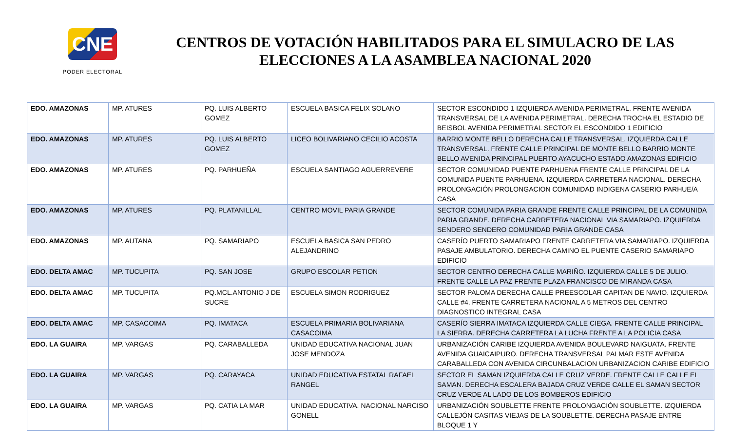CNE
PODER ELECTORAL
CENTROS DE VOTACIÓN HABILITADOS PARA EL SIMULACRO DE LAS ELECCIONES A LA ASAMBLEA NACIONAL 2020
| EDO. AMAZONAS | MP. ATURES | PQ. LUIS ALBERTO GOMEZ | ESCUELA BASICA FELIX SOLANO | SECTOR ESCONDIDO 1 IZQUIERDA AVENIDA PERIMETRAL. FRENTE AVENIDA TRANSVERSAL DE LA AVENIDA PERIMETRAL. DERECHA TROCHA EL ESTADIO DE BEISBOL AVENIDA PERIMETRAL SECTOR EL ESCONDIDO 1 EDIFICIO |
| EDO. AMAZONAS | MP. ATURES | PQ. LUIS ALBERTO GOMEZ | LICEO BOLIVARIANO CECILIO ACOSTA | BARRIO MONTE BELLO DERECHA CALLE TRANSVERSAL. IZQUIERDA CALLE TRANSVERSAL. FRENTE CALLE PRINCIPAL DE MONTE BELLO BARRIO MONTE BELLO AVENIDA PRINCIPAL PUERTO AYACUCHO ESTADO AMAZONAS EDIFICIO |
| EDO. AMAZONAS | MP. ATURES | PQ. PARHUEÑA | ESCUELA SANTIAGO AGUERREVERE | SECTOR COMUNIDAD PUENTE PARHUENA FRENTE CALLE PRINCIPAL DE LA COMUNIDA PUENTE PARHUENA. IZQUIERDA CARRETERA NACIONAL. DERECHA PROLONGACIÓN PROLONGACION COMUNIDAD INDIGENA CASERIO PARHUE/A CASA |
| EDO. AMAZONAS | MP. ATURES | PQ. PLATANILLAL | CENTRO MOVIL PARIA GRANDE | SECTOR COMUNIDA PARIA GRANDE FRENTE CALLE PRINCIPAL DE LA COMUNIDA PARIA GRANDE. DERECHA CARRETERA NACIONAL VIA SAMARIAPO. IZQUIERDA SENDERO SENDERO COMUNIDAD PARIA GRANDE CASA |
| EDO. AMAZONAS | MP. AUTANA | PQ. SAMARIAPO | ESCUELA BASICA SAN PEDRO ALEJANDRINO | CASERÍO PUERTO SAMARIAPO FRENTE CARRETERA VIA SAMARIAPO. IZQUIERDA PASAJE AMBULATORIO. DERECHA CAMINO EL PUENTE CASERIO SAMARIAPO EDIFICIO |
| EDO. DELTA AMAC | MP. TUCUPITA | PQ. SAN JOSE | GRUPO ESCOLAR PETION | SECTOR CENTRO DERECHA CALLE MARIÑO. IZQUIERDA CALLE 5 DE JULIO. FRENTE CALLE LA PAZ FRENTE PLAZA FRANCISCO DE MIRANDA CASA |
| EDO. DELTA AMAC | MP. TUCUPITA | PQ.MCL.ANTONIO J DE SUCRE | ESCUELA SIMON RODRIGUEZ | SECTOR PALOMA DERECHA CALLE PREESCOLAR CAPITAN DE NAVIO. IZQUIERDA CALLE #4. FRENTE CARRETERA NACIONAL A 5 METROS DEL CENTRO DIAGNOSTICO INTEGRAL CASA |
| EDO. DELTA AMAC | MP. CASACOIMA | PQ. IMATACA | ESCUELA PRIMARIA BOLIVARIANA CASACOIMA | CASERÍO SIERRA IMATACA IZQUIERDA CALLE CIEGA. FRENTE CALLE PRINCIPAL LA SIERRA. DERECHA CARRETERA LA LUCHA FRENTE A LA POLICIA CASA |
| EDO. LA GUAIRA | MP. VARGAS | PQ. CARABALLEDA | UNIDAD EDUCATIVA NACIONAL JUAN JOSE MENDOZA | URBANIZACIÓN CARIBE IZQUIERDA AVENIDA BOULEVARD NAIGUATA. FRENTE AVENIDA GUAICAIPURO. DERECHA TRANSVERSAL PALMAR ESTE AVENIDA CARABALLEDA CON AVENIDA CIRCUNBALACION URBANIZACION CARIBE EDIFICIO |
| EDO. LA GUAIRA | MP. VARGAS | PQ. CARAYACA | UNIDAD EDUCATIVA ESTATAL RAFAEL RANGEL | SECTOR EL SAMAN IZQUIERDA CALLE CRUZ VERDE. FRENTE CALLE CALLE EL SAMAN. DERECHA ESCALERA BAJADA CRUZ VERDE CALLE EL SAMAN SECTOR CRUZ VERDE AL LADO DE LOS BOMBEROS EDIFICIO |
| EDO. LA GUAIRA | MP. VARGAS | PQ. CATIA LA MAR | UNIDAD EDUCATIVA. NACIONAL NARCISO GONELL | URBANIZACIÓN SOUBLETTE FRENTE PROLONGACIÓN SOUBLETTE. IZQUIERDA CALLEJÓN CASITAS VIEJAS DE LA SOUBLETTE. DERECHA PASAJE ENTRE BLOQUE 1 Y |